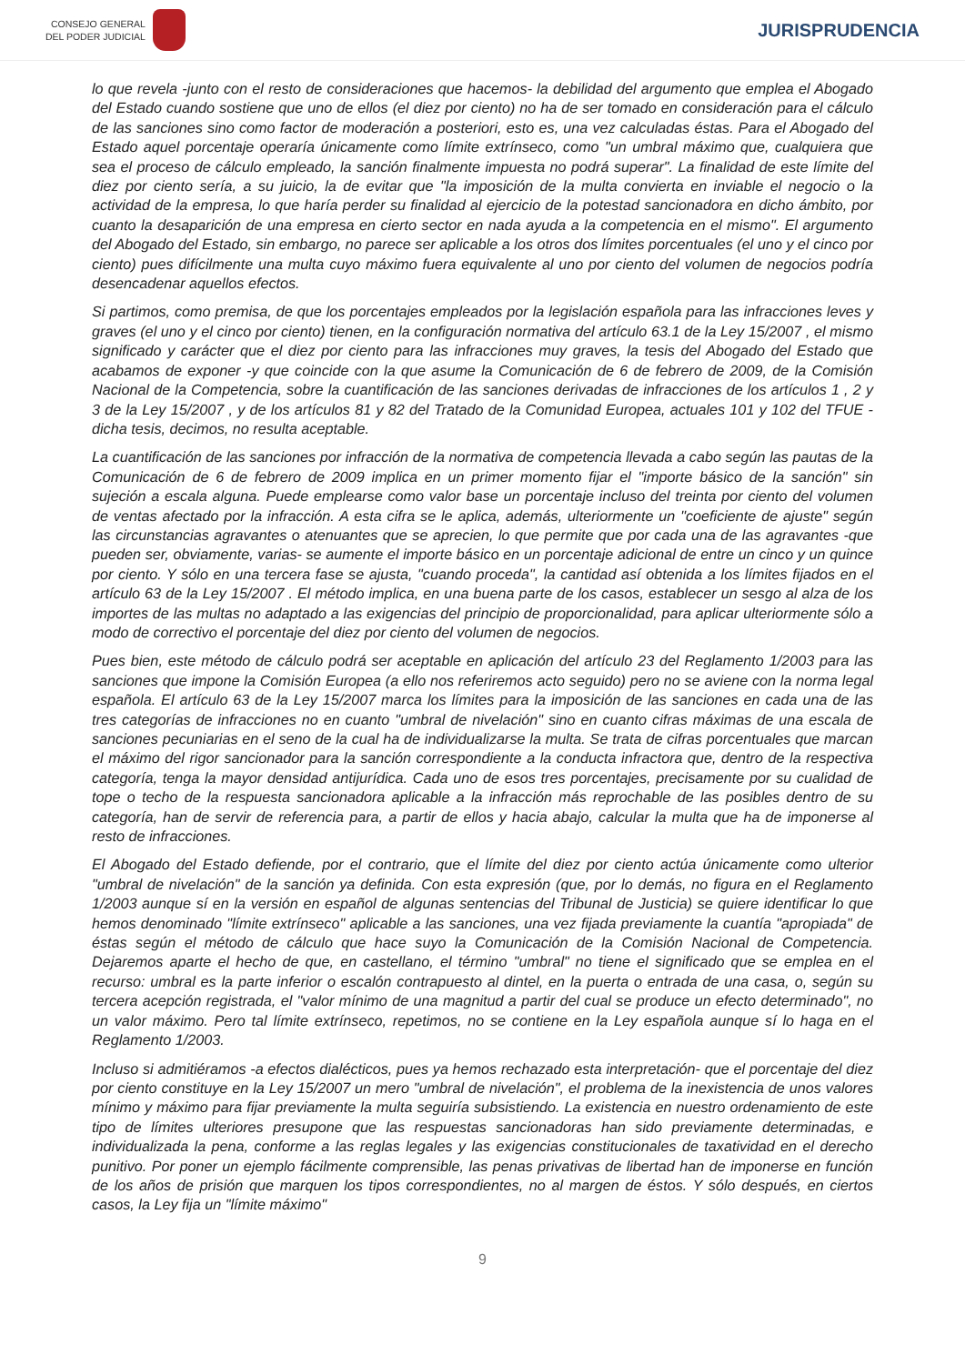CONSEJO GENERAL
DEL PODER JUDICIAL
JURISPRUDENCIA
lo que revela -junto con el resto de consideraciones que hacemos- la debilidad del argumento que emplea el Abogado del Estado cuando sostiene que uno de ellos (el diez por ciento) no ha de ser tomado en consideración para el cálculo de las sanciones sino como factor de moderación a posteriori, esto es, una vez calculadas éstas. Para el Abogado del Estado aquel porcentaje operaría únicamente como límite extrínseco, como "un umbral máximo que, cualquiera que sea el proceso de cálculo empleado, la sanción finalmente impuesta no podrá superar". La finalidad de este límite del diez por ciento sería, a su juicio, la de evitar que "la imposición de la multa convierta en inviable el negocio o la actividad de la empresa, lo que haría perder su finalidad al ejercicio de la potestad sancionadora en dicho ámbito, por cuanto la desaparición de una empresa en cierto sector en nada ayuda a la competencia en el mismo". El argumento del Abogado del Estado, sin embargo, no parece ser aplicable a los otros dos límites porcentuales (el uno y el cinco por ciento) pues difícilmente una multa cuyo máximo fuera equivalente al uno por ciento del volumen de negocios podría desencadenar aquellos efectos.
Si partimos, como premisa, de que los porcentajes empleados por la legislación española para las infracciones leves y graves (el uno y el cinco por ciento) tienen, en la configuración normativa del artículo 63.1 de la Ley 15/2007 , el mismo significado y carácter que el diez por ciento para las infracciones muy graves, la tesis del Abogado del Estado que acabamos de exponer -y que coincide con la que asume la Comunicación de 6 de febrero de 2009, de la Comisión Nacional de la Competencia, sobre la cuantificación de las sanciones derivadas de infracciones de los artículos 1 , 2 y 3 de la Ley 15/2007 , y de los artículos 81 y 82 del Tratado de la Comunidad Europea, actuales 101 y 102 del TFUE - dicha tesis, decimos, no resulta aceptable.
La cuantificación de las sanciones por infracción de la normativa de competencia llevada a cabo según las pautas de la Comunicación de 6 de febrero de 2009 implica en un primer momento fijar el "importe básico de la sanción" sin sujeción a escala alguna. Puede emplearse como valor base un porcentaje incluso del treinta por ciento del volumen de ventas afectado por la infracción. A esta cifra se le aplica, además, ulteriormente un "coeficiente de ajuste" según las circunstancias agravantes o atenuantes que se aprecien, lo que permite que por cada una de las agravantes -que pueden ser, obviamente, varias- se aumente el importe básico en un porcentaje adicional de entre un cinco y un quince por ciento. Y sólo en una tercera fase se ajusta, "cuando proceda", la cantidad así obtenida a los límites fijados en el artículo 63 de la Ley 15/2007 . El método implica, en una buena parte de los casos, establecer un sesgo al alza de los importes de las multas no adaptado a las exigencias del principio de proporcionalidad, para aplicar ulteriormente sólo a modo de correctivo el porcentaje del diez por ciento del volumen de negocios.
Pues bien, este método de cálculo podrá ser aceptable en aplicación del artículo 23 del Reglamento 1/2003 para las sanciones que impone la Comisión Europea (a ello nos referiremos acto seguido) pero no se aviene con la norma legal española. El artículo 63 de la Ley 15/2007 marca los límites para la imposición de las sanciones en cada una de las tres categorías de infracciones no en cuanto "umbral de nivelación" sino en cuanto cifras máximas de una escala de sanciones pecuniarias en el seno de la cual ha de individualizarse la multa. Se trata de cifras porcentuales que marcan el máximo del rigor sancionador para la sanción correspondiente a la conducta infractora que, dentro de la respectiva categoría, tenga la mayor densidad antijurídica. Cada uno de esos tres porcentajes, precisamente por su cualidad de tope o techo de la respuesta sancionadora aplicable a la infracción más reprochable de las posibles dentro de su categoría, han de servir de referencia para, a partir de ellos y hacia abajo, calcular la multa que ha de imponerse al resto de infracciones.
El Abogado del Estado defiende, por el contrario, que el límite del diez por ciento actúa únicamente como ulterior "umbral de nivelación" de la sanción ya definida. Con esta expresión (que, por lo demás, no figura en el Reglamento 1/2003 aunque sí en la versión en español de algunas sentencias del Tribunal de Justicia) se quiere identificar lo que hemos denominado "límite extrínseco" aplicable a las sanciones, una vez fijada previamente la cuantía "apropiada" de éstas según el método de cálculo que hace suyo la Comunicación de la Comisión Nacional de Competencia. Dejaremos aparte el hecho de que, en castellano, el término "umbral" no tiene el significado que se emplea en el recurso: umbral es la parte inferior o escalón contrapuesto al dintel, en la puerta o entrada de una casa, o, según su tercera acepción registrada, el "valor mínimo de una magnitud a partir del cual se produce un efecto determinado", no un valor máximo. Pero tal límite extrínseco, repetimos, no se contiene en la Ley española aunque sí lo haga en el Reglamento 1/2003.
Incluso si admitiéramos -a efectos dialécticos, pues ya hemos rechazado esta interpretación- que el porcentaje del diez por ciento constituye en la Ley 15/2007 un mero "umbral de nivelación", el problema de la inexistencia de unos valores mínimo y máximo para fijar previamente la multa seguiría subsistiendo. La existencia en nuestro ordenamiento de este tipo de límites ulteriores presupone que las respuestas sancionadoras han sido previamente determinadas, e individualizada la pena, conforme a las reglas legales y las exigencias constitucionales de taxatividad en el derecho punitivo. Por poner un ejemplo fácilmente comprensible, las penas privativas de libertad han de imponerse en función de los años de prisión que marquen los tipos correspondientes, no al margen de éstos. Y sólo después, en ciertos casos, la Ley fija un "límite máximo"
9